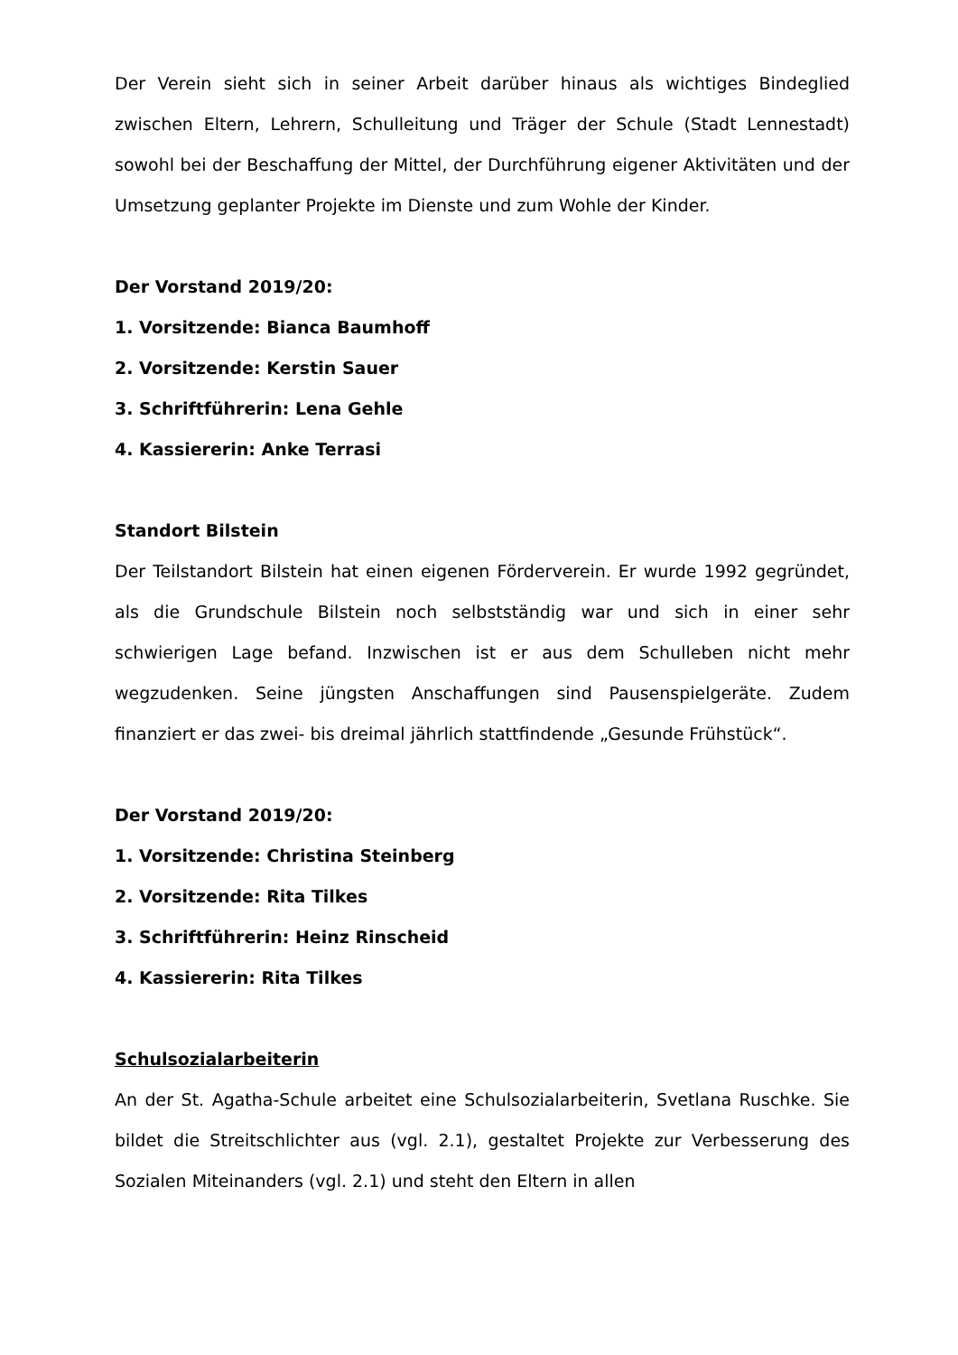Der Verein sieht sich in seiner Arbeit darüber hinaus als wichtiges Bindeglied zwischen Eltern, Lehrern, Schulleitung und Träger der Schule (Stadt Lennestadt) sowohl bei der Beschaffung der Mittel, der Durchführung eigener Aktivitäten und der Umsetzung geplanter Projekte im Dienste und zum Wohle der Kinder.
Der Vorstand 2019/20:
1. Vorsitzende: Bianca Baumhoff
2. Vorsitzende: Kerstin Sauer
3. Schriftführerin: Lena Gehle
4. Kassiererin: Anke Terrasi
Standort Bilstein
Der Teilstandort Bilstein hat einen eigenen Förderverein. Er wurde 1992 gegründet, als die Grundschule Bilstein noch selbstständig war und sich in einer sehr schwierigen Lage befand. Inzwischen ist er aus dem Schulleben nicht mehr wegzudenken. Seine jüngsten Anschaffungen sind Pausenspielgeräte. Zudem finanziert er das zwei- bis dreimal jährlich stattfindende „Gesunde Frühstück“.
Der Vorstand 2019/20:
1. Vorsitzende: Christina Steinberg
2. Vorsitzende: Rita Tilkes
3. Schriftführerin: Heinz Rinscheid
4. Kassiererin: Rita Tilkes
Schulsozialarbeiterin
An der St. Agatha-Schule arbeitet eine Schulsozialarbeiterin, Svetlana Ruschke. Sie bildet die Streitschlichter aus (vgl. 2.1), gestaltet Projekte zur Verbesserung des Sozialen Miteinanders (vgl. 2.1) und steht den Eltern in allen